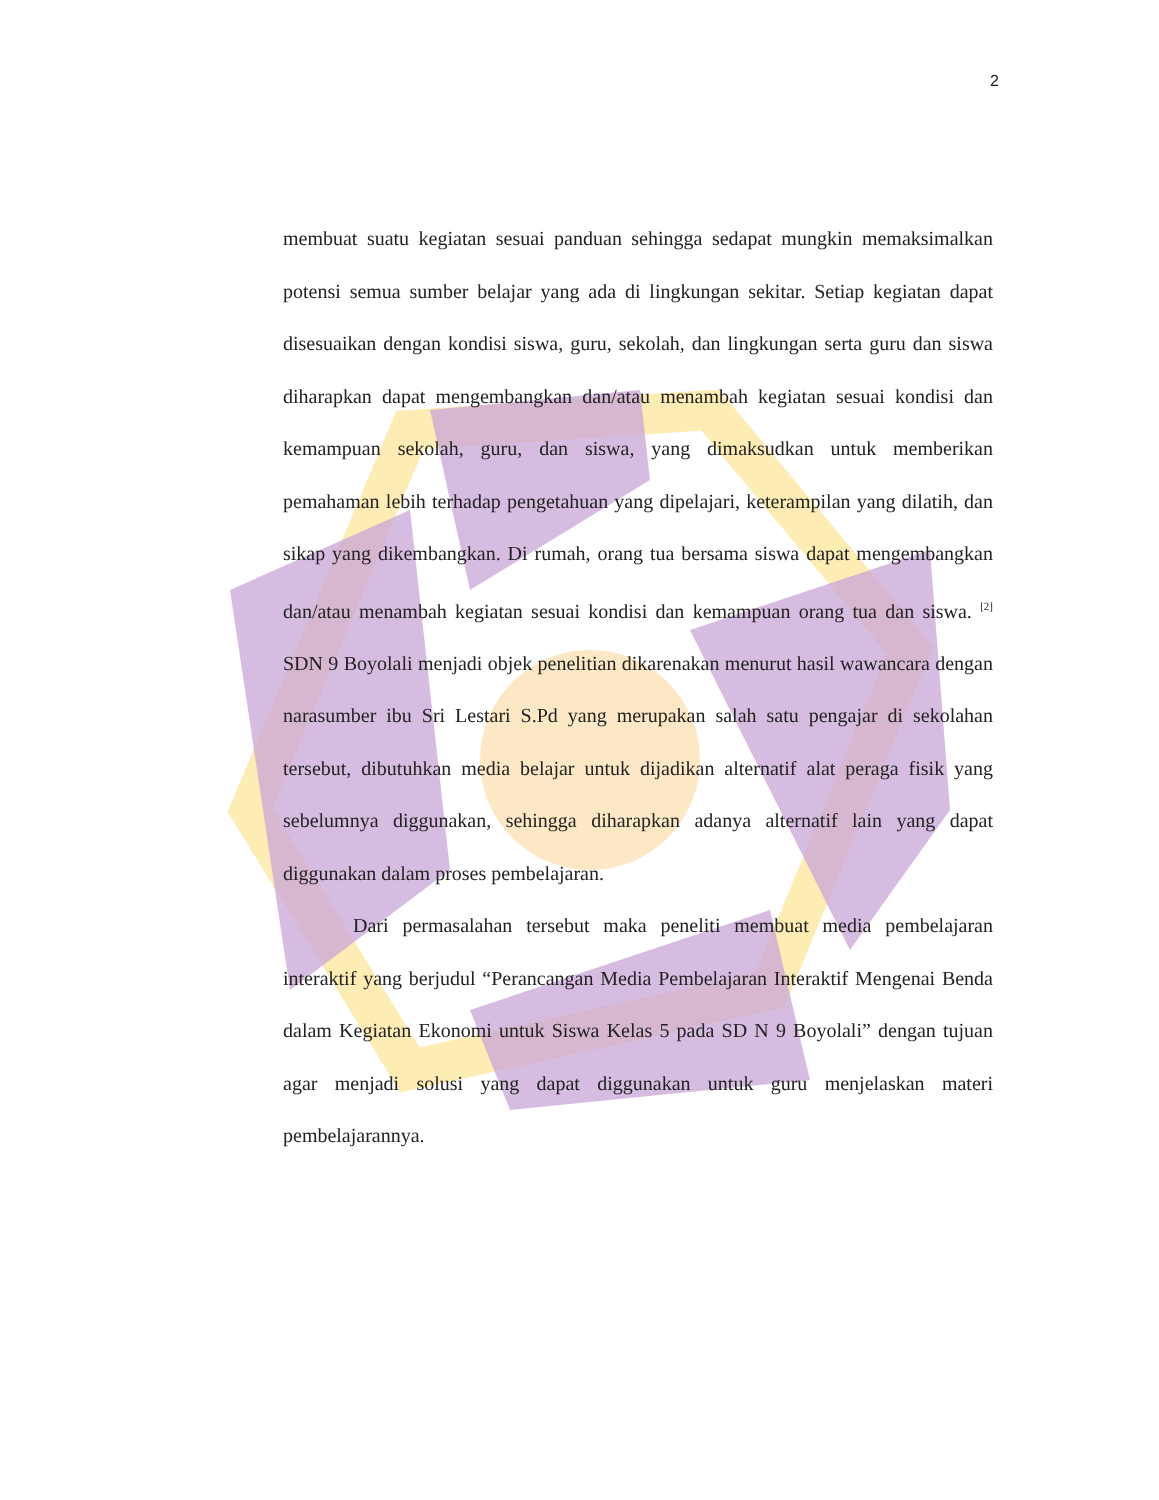2
membuat suatu kegiatan sesuai panduan sehingga sedapat mungkin memaksimalkan potensi semua sumber belajar yang ada di lingkungan sekitar. Setiap kegiatan dapat disesuaikan dengan kondisi siswa, guru, sekolah, dan lingkungan serta guru dan siswa diharapkan dapat mengembangkan dan/atau menambah kegiatan sesuai kondisi dan kemampuan sekolah, guru, dan siswa, yang dimaksudkan untuk memberikan pemahaman lebih terhadap pengetahuan yang dipelajari, keterampilan yang dilatih, dan sikap yang dikembangkan. Di rumah, orang tua bersama siswa dapat mengembangkan dan/atau menambah kegiatan sesuai kondisi dan kemampuan orang tua dan siswa. <sup>[2]</sup> SDN 9 Boyolali menjadi objek penelitian dikarenakan menurut hasil wawancara dengan narasumber ibu Sri Lestari S.Pd yang merupakan salah satu pengajar di sekolahan tersebut, dibutuhkan media belajar untuk dijadikan alternatif alat peraga fisik yang sebelumnya diggunakan, sehingga diharapkan adanya alternatif lain yang dapat diggunakan dalam proses pembelajaran.
Dari permasalahan tersebut maka peneliti membuat media pembelajaran interaktif yang berjudul “Perancangan Media Pembelajaran Interaktif Mengenai Benda dalam Kegiatan Ekonomi untuk Siswa Kelas 5 pada SD N 9 Boyolali” dengan tujuan agar menjadi solusi yang dapat diggunakan untuk guru menjelaskan materi pembelajarannya.